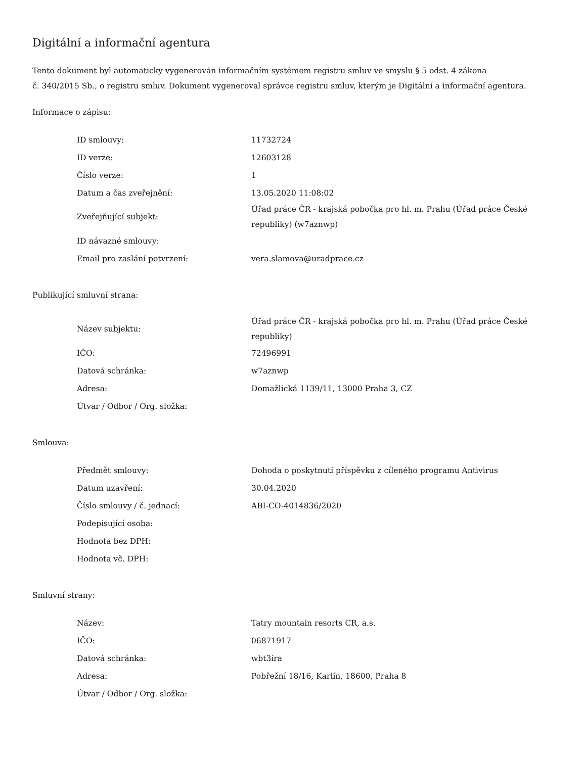Digitální a informační agentura
Tento dokument byl automaticky vygenerován informačním systémem registru smluv ve smyslu § 5 odst. 4 zákona
č. 340/2015 Sb., o registru smluv. Dokument vygeneroval správce registru smluv, kterým je Digitální a informační agentura.
Informace o zápisu:
| ID smlouvy: | 11732724 |
| ID verze: | 12603128 |
| Číslo verze: | 1 |
| Datum a čas zveřejnění: | 13.05.2020 11:08:02 |
| Zveřejňující subjekt: | Úřad práce ČR - krajská pobočka pro hl. m. Prahu (Úřad práce České republiky) (w7aznwp) |
| ID návazné smlouvy: | |
| Email pro zaslání potvrzení: | vera.slamova@uradprace.cz |
Publikující smluvní strana:
| Název subjektu: | Úřad práce ČR - krajská pobočka pro hl. m. Prahu (Úřad práce České republiky) |
| IČO: | 72496991 |
| Datová schránka: | w7aznwp |
| Adresa: | Domažlická 1139/11, 13000 Praha 3, CZ |
| Útvar / Odbor / Org. složka: | |
Smlouva:
| Předmět smlouvy: | Dohoda o poskytnutí příspěvku z cíleného programu Antivirus |
| Datum uzavření: | 30.04.2020 |
| Číslo smlouvy / č. jednací: | ABI-CO-4014836/2020 |
| Podepisující osoba: | |
| Hodnota bez DPH: | |
| Hodnota vč. DPH: | |
Smluvní strany:
| Název: | Tatry mountain resorts CR, a.s. |
| IČO: | 06871917 |
| Datová schránka: | wbt3ira |
| Adresa: | Pobřežní 18/16, Karlín, 18600, Praha 8 |
| Útvar / Odbor / Org. složka: | |